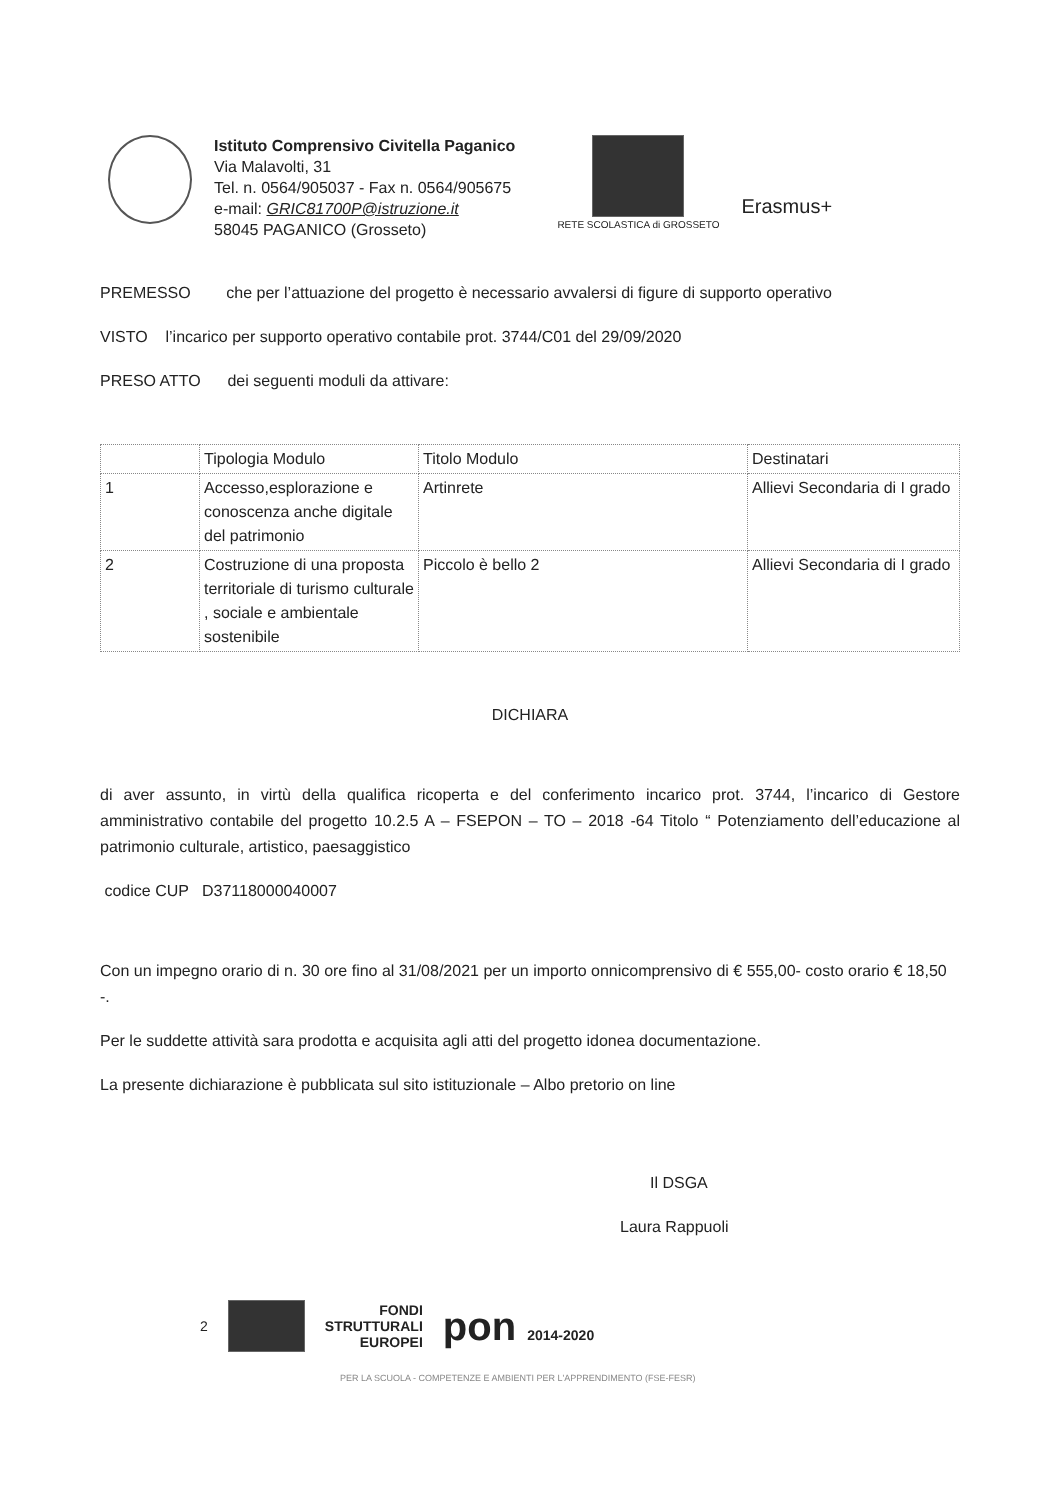Istituto Comprensivo Civitella Paganico
Via Malavolti, 31
Tel. n. 0564/905037 - Fax n. 0564/905675
e-mail: GRIC81700P@istruzione.it
58045 PAGANICO (Grosseto)
RETE SCOLASTICA di GROSSETO
Erasmus+
PREMESSO che per l’attuazione del progetto è necessario avvalersi di figure di supporto operativo
VISTO l’incarico per supporto operativo contabile prot. 3744/C01 del 29/09/2020
PRESO ATTO dei seguenti moduli da attivare:
| | Tipologia Modulo | Titolo Modulo | Destinatari |
| 1 | Accesso,esplorazione e conoscenza anche digitale del patrimonio | Artinrete | Allievi Secondaria di I grado |
| 2 | Costruzione di una proposta territoriale di turismo culturale , sociale e ambientale sostenibile | Piccolo è bello 2 | Allievi Secondaria di I grado |
DICHIARA
di aver assunto, in virtù della qualifica ricoperta e del conferimento incarico prot. 3744, l’incarico di Gestore amministrativo contabile del progetto 10.2.5 A – FSEPON – TO – 2018 -64 Titolo “ Potenziamento dell’educazione al patrimonio culturale, artistico, paesaggistico
codice CUP D37118000040007
Con un impegno orario di n. 30 ore fino al 31/08/2021 per un importo onnicomprensivo di € 555,00- costo orario € 18,50 -.
Per le suddette attività sara prodotta e acquisita agli atti del progetto idonea documentazione.
La presente dichiarazione è pubblicata sul sito istituzionale – Albo pretorio on line
Il DSGA
Laura Rappuoli
2
FONDI
STRUTTURALI
EUROPEI
pon 2014-2020
PER LA SCUOLA - COMPETENZE E AMBIENTI PER L'APPRENDIMENTO (FSE-FESR)